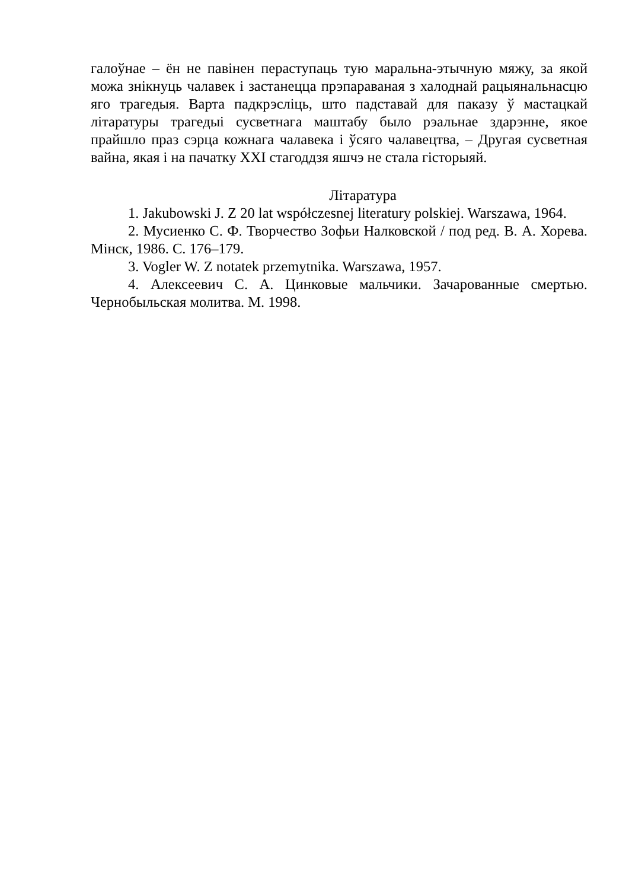галоўнае – ён не павінен пераступаць тую маральна-этычную мяжу, за якой можа знікнуць чалавек і застанецца прэпараваная з халоднай рацыянальнасцю яго трагедыя. Варта падкрэсліць, што падставай для паказу ў мастацкай літаратуры трагедыі сусветнага маштабу было рэальнае здарэнне, якое прайшло праз сэрца кожнага чалавека і ўсяго чалавецтва, – Другая сусветная вайна, якая і на пачатку XXI стагоддзя яшчэ не стала гісторыяй.
Літаратура
1. Jakubowski J. Z 20 lat współczesnej literatury polskiej. Warszawa, 1964.
2. Мусиенко С. Ф. Творчество Зофьи Налковской / под ред. В. А. Хорева. Мінск, 1986. С. 176–179.
3. Vogler W. Z notatek przemytnika. Warszawa, 1957.
4. Алексеевич С. А. Цинковые мальчики. Зачарованные смертью. Чернобыльская молитва. М. 1998.